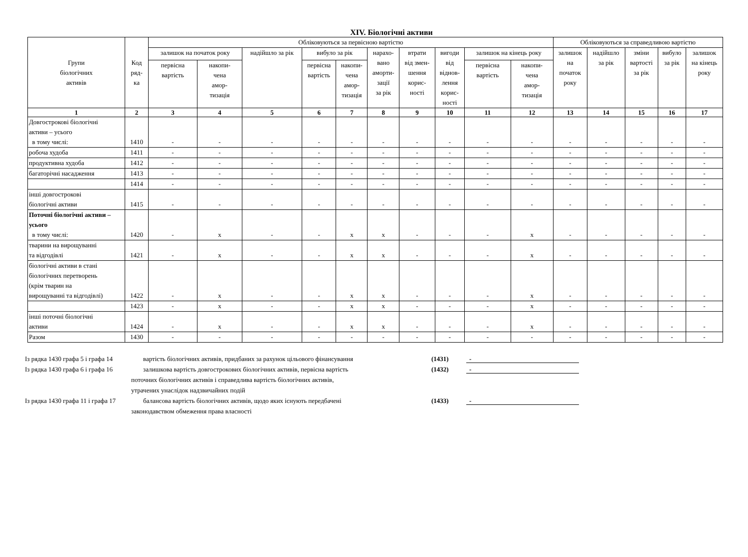XIV. Біологічні активи
| Групи біологічних активів | Код ряд- ка | Обліковуються за первісною вартістю | | | | | | | | | | Обліковуються за справедливою вартістю | | | | |
| --- | --- | --- | --- | --- | --- | --- | --- | --- | --- | --- | --- | --- | --- | --- | --- | --- |
| | | залишок на початок року | | надійшло за рік | вибуло за рік | | нарахо- вано аморти- зації за рік | втрати від змен- шення корис- ності | вигоди від віднов- лення корис- ності | залишок на кінець року | | залишок на початок року | надійшло за рік | зміни вартості за рік | вибуло за рік | залишок на кінець року |
| | | первісна вартість | накопи- чена амор- тизація | | первісна вартість | накопи- чена амор- тизація | | | | первісна вартість | накопи- чена амор- тизація | | | | | |
| 1 | 2 | 3 | 4 | 5 | 6 | 7 | 8 | 9 | 10 | 11 | 12 | 13 | 14 | 15 | 16 | 17 |
| Довгострокові біологічні активи – усього в тому числі: | 1410 | - | - | - | - | - | - | - | - | - | - | - | - | - | - | - |
| робоча худоба | 1411 | - | - | - | - | - | - | - | - | - | - | - | - | - | - | - |
| продуктивна худоба | 1412 | - | - | - | - | - | - | - | - | - | - | - | - | - | - | - |
| багаторічні насадження | 1413 | - | - | - | - | - | - | - | - | - | - | - | - | - | - | - |
| | 1414 | - | - | - | - | - | - | - | - | - | - | - | - | - | - | - |
| інші довгострокові біологічні активи | 1415 | - | - | - | - | - | - | - | - | - | - | - | - | - | - | - |
| Поточні біологічні активи – усього в тому числі: | 1420 | - | x | - | - | x | x | - | - | - | x | - | - | - | - | - |
| тварини на вирощуванні та відгодівлі | 1421 | - | x | - | - | x | x | - | - | - | x | - | - | - | - | - |
| біологічні активи в стані біологічних перетворень (крім тварин на вирощуванні та відгодівлі) | 1422 | - | x | - | - | x | x | - | - | - | x | - | - | - | - | - |
| | 1423 | - | x | - | - | x | x | - | - | - | x | - | - | - | - | - |
| інші поточні біологічні активи | 1424 | - | x | - | - | x | x | - | - | - | x | - | - | - | - | - |
| Разом | 1430 | - | - | - | - | - | - | - | - | - | - | - | - | - | - | - |
Із рядка 1430 графа 5 і графа 14 вартість біологічних активів, придбаних за рахунок цільового фінансування (1431) -
Із рядка 1430 графа 6 і графа 16 залишкова вартість довгострокових біологічних активів, первісна вартість (1432) -
поточних біологічних активів і справедлива вартість біологічних активів,
утрачених унаслідок надзвичайних подій
Із рядка 1430 графа 11 і графа 17 балансова вартість біологічних активів, щодо яких існують передбачені (1433) -
законодавством обмеження права власності